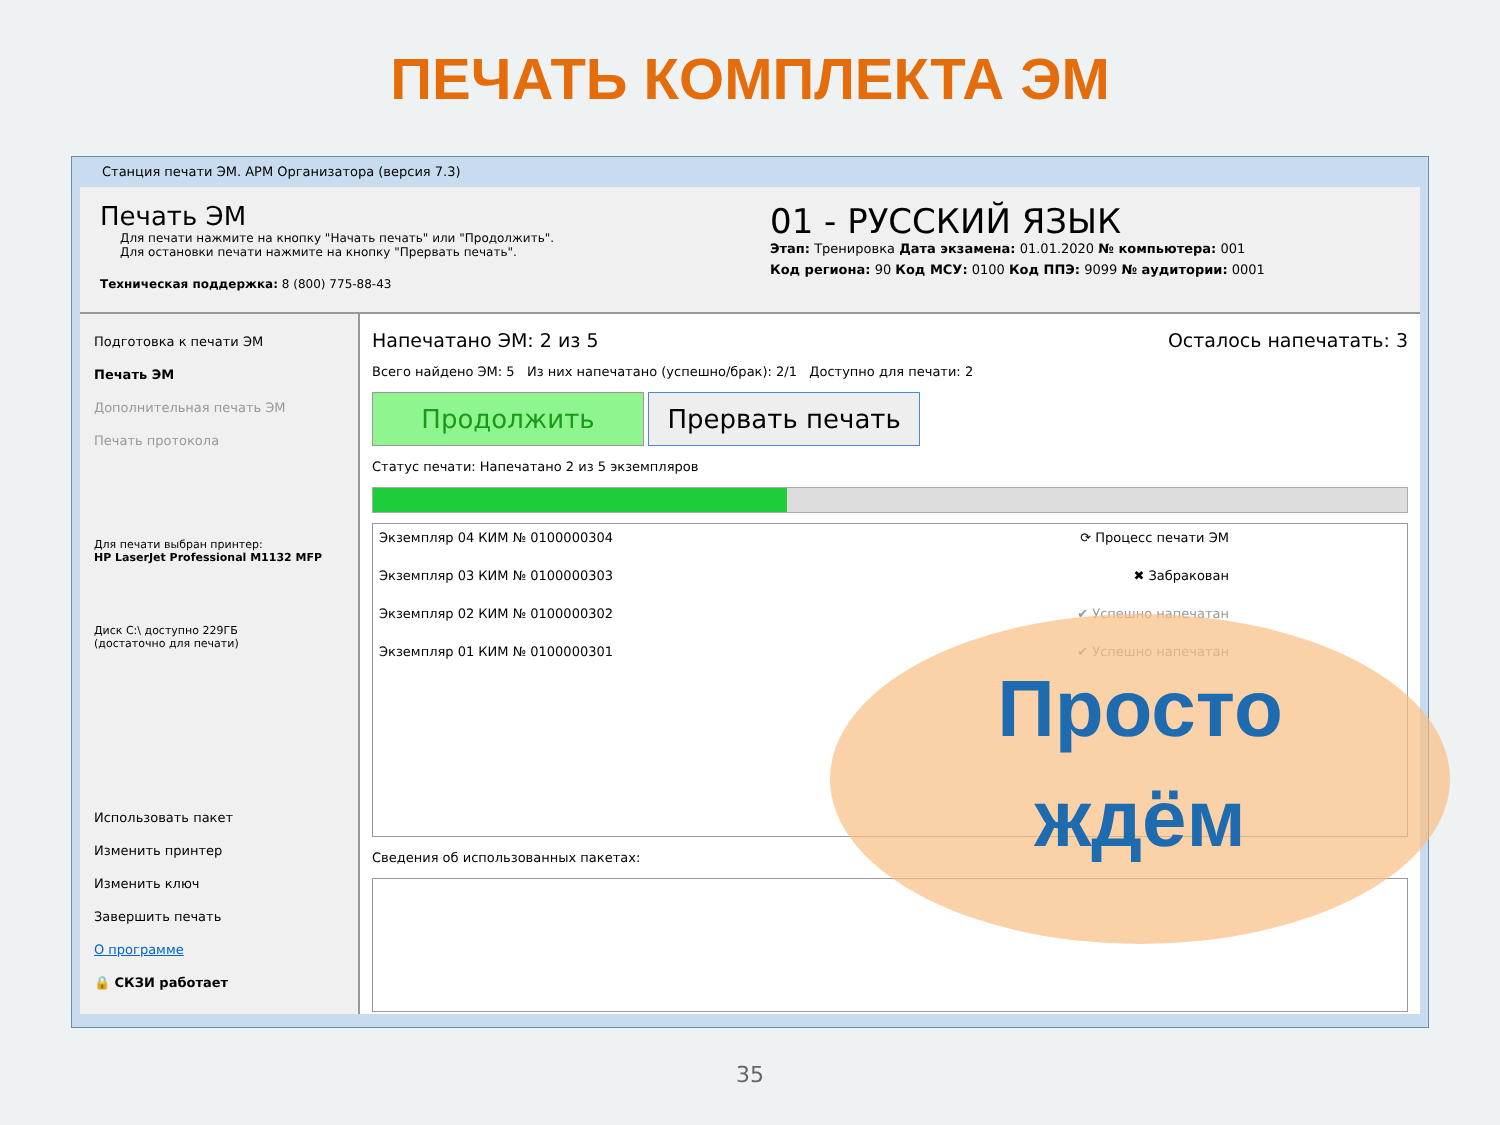ПЕЧАТЬ КОМПЛЕКТА ЭМ
Станция печати ЭМ. АРМ Организатора (версия 7.3)
Печать ЭМ
Для печати нажмите на кнопку "Начать печать" или "Продолжить".
Для остановки печати нажмите на кнопку "Прервать печать".
Техническая поддержка: 8 (800) 775-88-43
01 - РУССКИЙ ЯЗЫК
Этап: Тренировка Дата экзамена: 01.01.2020 № компьютера: 001
Код региона: 90 Код МСУ: 0100 Код ППЭ: 9099 № аудитории: 0001
Подготовка к печати ЭМ
Печать ЭМ
Дополнительная печать ЭМ
Печать протокола
Для печати выбран принтер:
HP LaserJet Professional M1132 MFP
Диск C:\ доступно 229ГБ
(достаточно для печати)
Использовать пакет
Изменить принтер
Изменить ключ
Завершить печать
О программе
🔒 СКЗИ работает
Напечатано ЭМ: 2 из 5 Осталось напечатать: 3
Всего найдено ЭМ: 5 Из них напечатано (успешно/брак): 2/1 Доступно для печати: 2
Продолжить Прервать печать
Статус печати: Напечатано 2 из 5 экземпляров
Экземпляр 04 КИМ № 0100000304 ⟳ Процесс печати ЭМ
Экземпляр 03 КИМ № 0100000303 ✖ Забракован
Экземпляр 02 КИМ № 0100000302 ✔ Успешно напечатан
Экземпляр 01 КИМ № 0100000301 ✔ Успешно напечатан
Сведения об использованных пакетах:
Просто
ждём
35